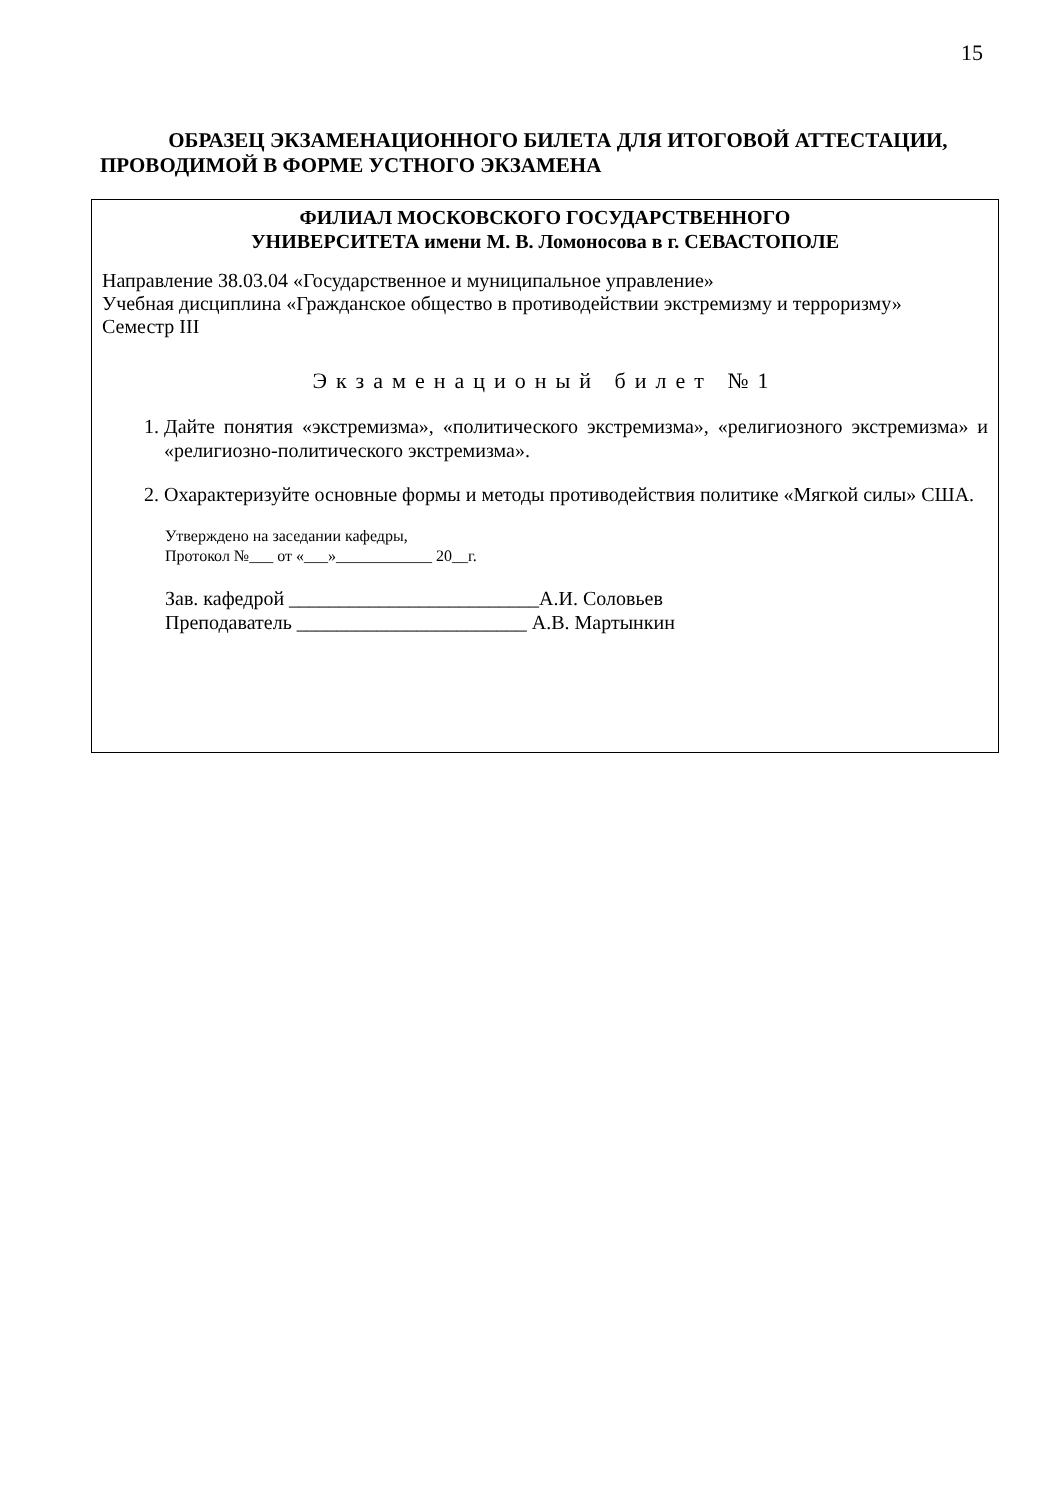15
ОБРАЗЕЦ ЭКЗАМЕНАЦИОННОГО БИЛЕТА ДЛЯ ИТОГОВОЙ АТТЕСТАЦИИ, ПРОВОДИМОЙ В ФОРМЕ УСТНОГО ЭКЗАМЕНА
ФИЛИАЛ МОСКОВСКОГО ГОСУДАРСТВЕННОГО
УНИВЕРСИТЕТА имени М. В. Ломоносова в г. СЕВАСТОПОЛЕ
Направление 38.03.04 «Государственное и муниципальное управление»
Учебная дисциплина «Гражданское общество в противодействии экстремизму и терроризму»
Семестр III
Экзаменационый билет №1
1. Дайте понятия «экстремизма», «политического экстремизма», «религиозного экстремизма» и «религиозно-политического экстремизма».
2. Охарактеризуйте основные формы и методы противодействия политике «Мягкой силы» США.
Утверждено на заседании кафедры,
Протокол №___ от «___»____________ 20__г.
Зав. кафедрой _________________________А.И. Соловьев
Преподаватель _______________________ А.В. Мартынкин